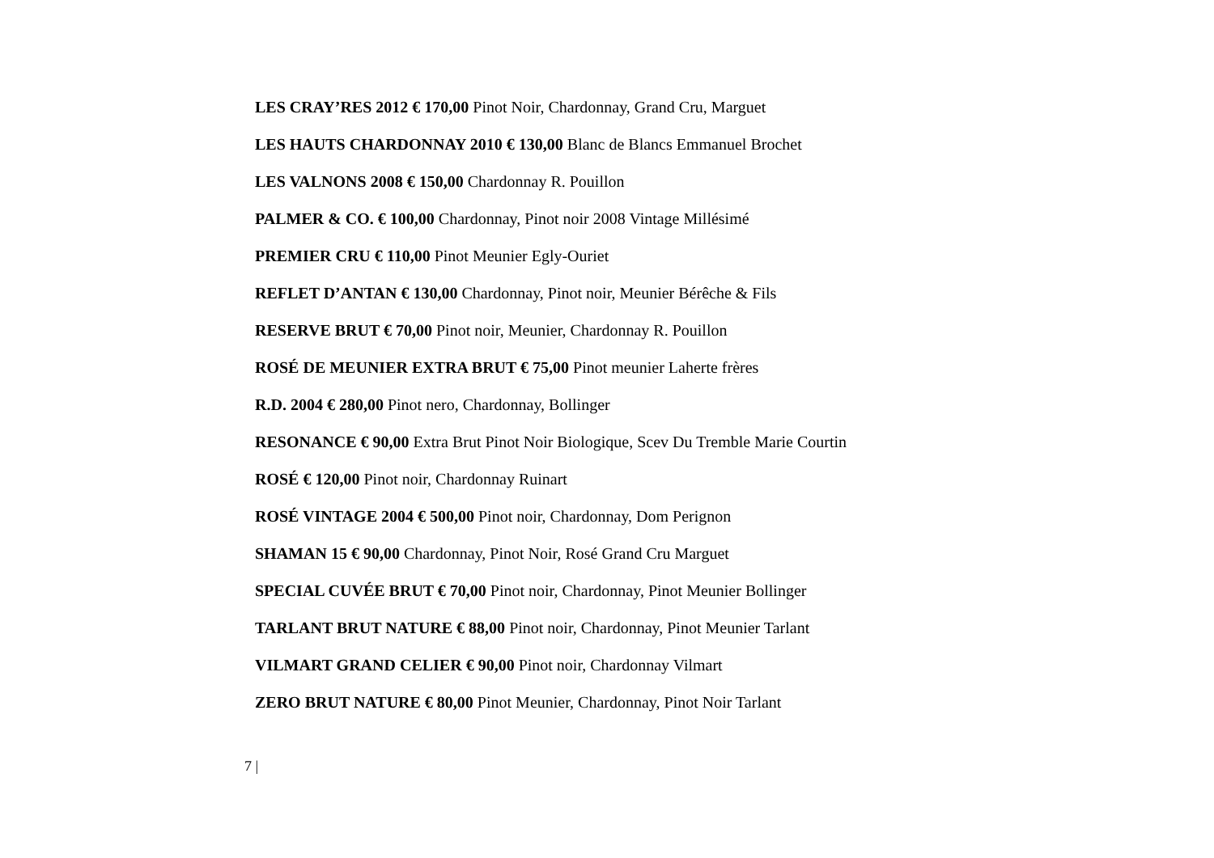LES CRAY’RES 2012 € 170,00 Pinot Noir, Chardonnay, Grand Cru, Marguet
LES HAUTS CHARDONNAY 2010 € 130,00 Blanc de Blancs Emmanuel Brochet
LES VALNONS 2008 € 150,00 Chardonnay R. Pouillon
PALMER & CO. € 100,00 Chardonnay, Pinot noir 2008 Vintage Millésimé
PREMIER CRU € 110,00 Pinot Meunier Egly-Ouriet
REFLET D’ANTAN € 130,00 Chardonnay, Pinot noir, Meunier Bérêche & Fils
RESERVE BRUT € 70,00 Pinot noir, Meunier, Chardonnay R. Pouillon
ROSÉ DE MEUNIER EXTRA BRUT € 75,00 Pinot meunier Laherte frères
R.D. 2004 € 280,00 Pinot nero, Chardonnay, Bollinger
RESONANCE € 90,00 Extra Brut Pinot Noir Biologique, Scev Du Tremble Marie Courtin
ROSÉ € 120,00 Pinot noir, Chardonnay Ruinart
ROSÉ VINTAGE 2004 € 500,00 Pinot noir, Chardonnay, Dom Perignon
SHAMAN 15 € 90,00 Chardonnay, Pinot Noir, Rosé Grand Cru Marguet
SPECIAL CUVÉE BRUT € 70,00 Pinot noir, Chardonnay, Pinot Meunier Bollinger
TARLANT BRUT NATURE € 88,00 Pinot noir, Chardonnay, Pinot Meunier Tarlant
VILMART GRAND CELIER € 90,00 Pinot noir, Chardonnay Vilmart
ZERO BRUT NATURE € 80,00 Pinot Meunier, Chardonnay, Pinot Noir Tarlant
7 |